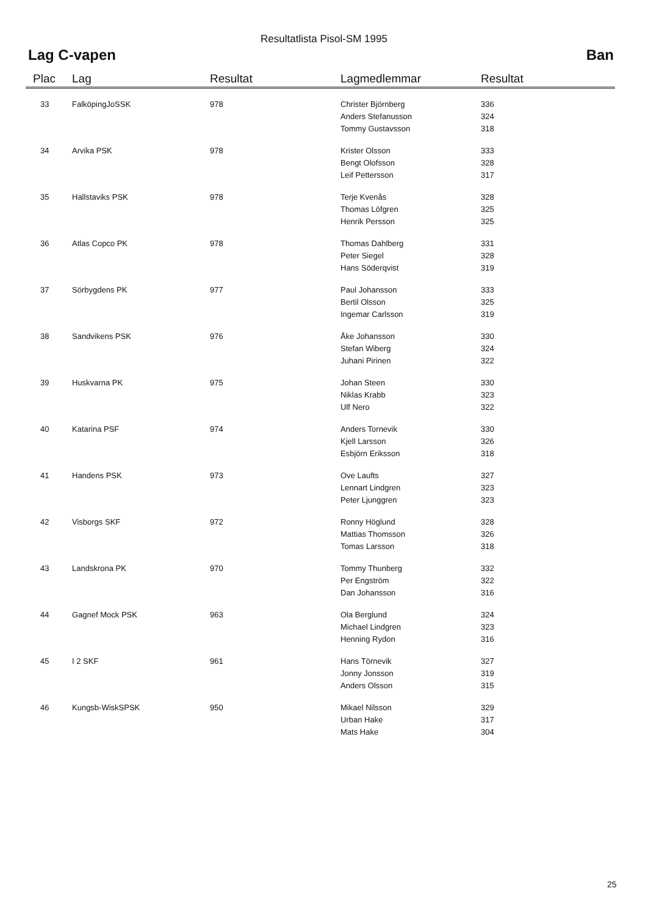Resultatlista Pisol-SM 1995
Lag C-vapen Ban
| Plac | Lag | Resultat | Lagmedlemmar | Resultat |
| --- | --- | --- | --- | --- |
| 33 | FalköpingJoSSK | 978 | Christer Björnberg | 336 |
| | | | Anders Stefanusson | 324 |
| | | | Tommy Gustavsson | 318 |
| 34 | Arvika PSK | 978 | Krister Olsson | 333 |
| | | | Bengt Olofsson | 328 |
| | | | Leif Pettersson | 317 |
| 35 | Hallstaviks PSK | 978 | Terje Kvenås | 328 |
| | | | Thomas Löfgren | 325 |
| | | | Henrik Persson | 325 |
| 36 | Atlas Copco PK | 978 | Thomas Dahlberg | 331 |
| | | | Peter Siegel | 328 |
| | | | Hans Söderqvist | 319 |
| 37 | Sörbygdens PK | 977 | Paul Johansson | 333 |
| | | | Bertil Olsson | 325 |
| | | | Ingemar Carlsson | 319 |
| 38 | Sandvikens PSK | 976 | Åke Johansson | 330 |
| | | | Stefan Wiberg | 324 |
| | | | Juhani Pirinen | 322 |
| 39 | Huskvarna PK | 975 | Johan Steen | 330 |
| | | | Niklas Krabb | 323 |
| | | | Ulf Nero | 322 |
| 40 | Katarina PSF | 974 | Anders Tornevik | 330 |
| | | | Kjell Larsson | 326 |
| | | | Esbjörn Eriksson | 318 |
| 41 | Handens PSK | 973 | Ove Laufts | 327 |
| | | | Lennart Lindgren | 323 |
| | | | Peter Ljunggren | 323 |
| 42 | Visborgs SKF | 972 | Ronny Höglund | 328 |
| | | | Mattias Thomsson | 326 |
| | | | Tomas Larsson | 318 |
| 43 | Landskrona PK | 970 | Tommy Thunberg | 332 |
| | | | Per Engström | 322 |
| | | | Dan Johansson | 316 |
| 44 | Gagnef Mock PSK | 963 | Ola Berglund | 324 |
| | | | Michael Lindgren | 323 |
| | | | Henning Rydon | 316 |
| 45 | I 2 SKF | 961 | Hans Törnevik | 327 |
| | | | Jonny Jonsson | 319 |
| | | | Anders Olsson | 315 |
| 46 | Kungsb-WiskSPSK | 950 | Mikael Nilsson | 329 |
| | | | Urban Hake | 317 |
| | | | Mats Hake | 304 |
25